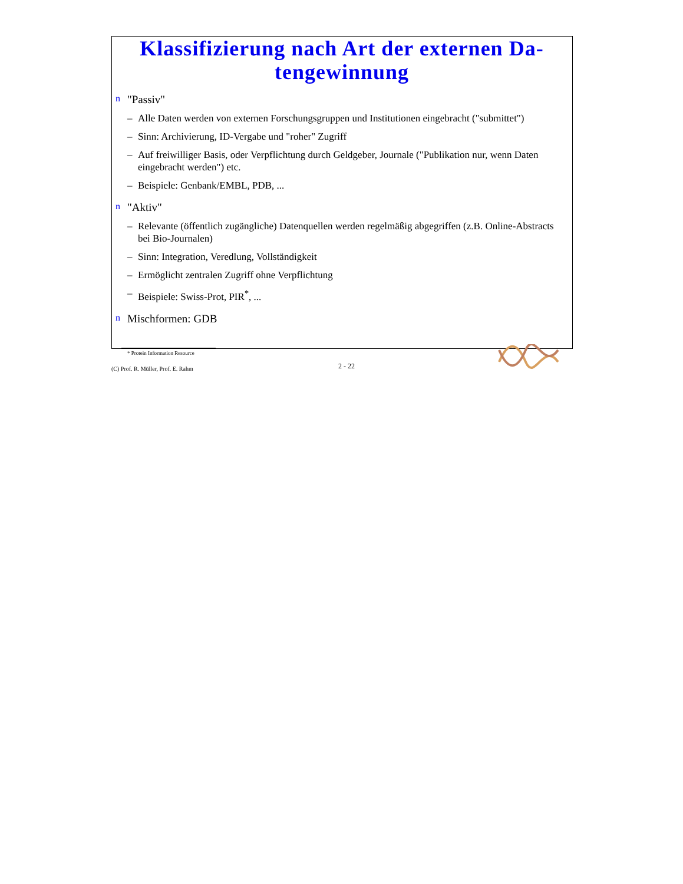Klassifizierung nach Art der externen Da-
tengewinnung
n "Passiv"
– Alle Daten werden von externen Forschungsgruppen und Institutionen eingebracht ("submittet")
– Sinn: Archivierung, ID-Vergabe und "roher" Zugriff
– Auf freiwilliger Basis, oder Verpflichtung durch Geldgeber, Journale ("Publikation nur, wenn Daten eingebracht werden") etc.
– Beispiele: Genbank/EMBL, PDB, ...
n "Aktiv"
– Relevante (öffentlich zugängliche) Datenquellen werden regelmäßig abgegriffen (z.B. Online-Abstracts bei Bio-Journalen)
– Sinn: Integration, Veredlung, Vollständigkeit
– Ermöglicht zentralen Zugriff ohne Verpflichtung
– Beispiele: Swiss-Prot, PIR<sup>*</sup>, ...
n Mischformen: GDB
* Protein Information Resource
(C) Prof. R. Müller, Prof. E. Rahm 2 - 22